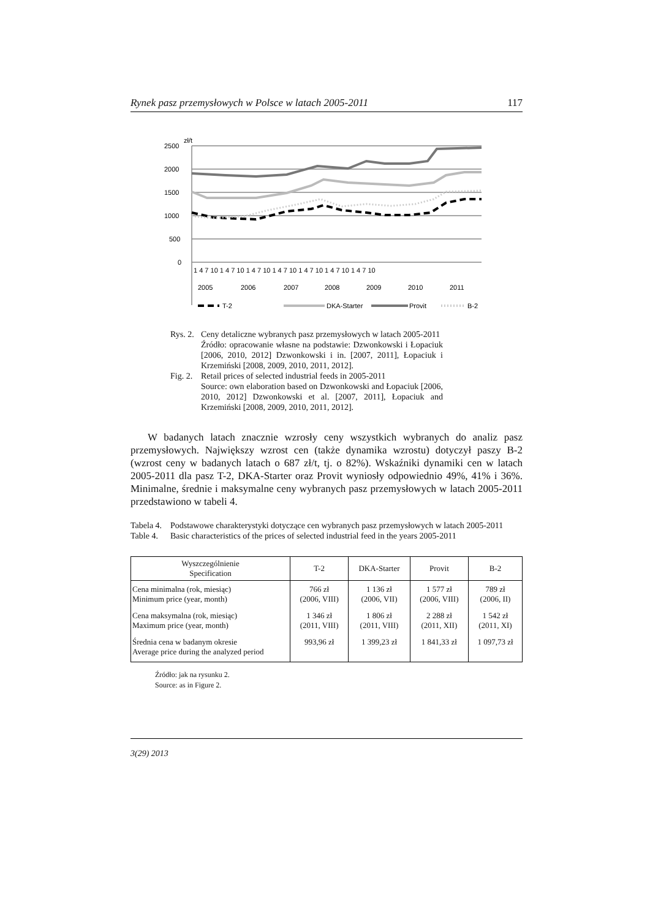Rynek pasz przemysłowych w Polsce w latach 2005-2011 117
zł/t
2500
2000
1500
1000
500
0
1 4 7 10 1 4 7 10 1 4 7 10 1 4 7 10 1 4 7 10 1 4 7 10 1 4 7 10
2005
2006
2007
2008
2009
2010
2011
T-2
DKA-Starter
Provit
B-2
Rys. 2. Ceny detaliczne wybranych pasz przemysłowych w latach 2005-2011
Źródło: opracowanie własne na podstawie: Dzwonkowski i Łopaciuk [2006, 2010, 2012] Dzwonkowski i in. [2007, 2011], Łopaciuk i Krzemiński [2008, 2009, 2010, 2011, 2012].
Fig. 2. Retail prices of selected industrial feeds in 2005-2011
Source: own elaboration based on Dzwonkowski and Łopaciuk [2006, 2010, 2012] Dzwonkowski et al. [2007, 2011], Łopaciuk and Krzemiński [2008, 2009, 2010, 2011, 2012].
W badanych latach znacznie wzrosły ceny wszystkich wybranych do analiz pasz przemysłowych. Największy wzrost cen (także dynamika wzrostu) dotyczył paszy B-2 (wzrost ceny w badanych latach o 687 zł/t, tj. o 82%). Wskaźniki dynamiki cen w latach 2005-2011 dla pasz T-2, DKA-Starter oraz Provit wyniosły odpowiednio 49%, 41% i 36%. Minimalne, średnie i maksymalne ceny wybranych pasz przemysłowych w latach 2005-2011 przedstawiono w tabeli 4.
Tabela 4. Podstawowe charakterystyki dotyczące cen wybranych pasz przemysłowych w latach 2005-2011
Table 4. Basic characteristics of the prices of selected industrial feed in the years 2005-2011
| Wyszczególnienie Specification | T-2 | DKA-Starter | Provit | B-2 |
| --- | --- | --- | --- | --- |
| Cena minimalna (rok, miesiąc) Minimum price (year, month) | 766 zł (2006, VIII) | 1 136 zł (2006, VII) | 1 577 zł (2006, VIII) | 789 zł (2006, II) |
| Cena maksymalna (rok, miesiąc) Maximum price (year, month) | 1 346 zł (2011, VIII) | 1 806 zł (2011, VIII) | 2 288 zł (2011, XII) | 1 542 zł (2011, XI) |
| Średnia cena w badanym okresie Average price during the analyzed period | 993,96 zł | 1 399,23 zł | 1 841,33 zł | 1 097,73 zł |
Źródło: jak na rysunku 2.
Source: as in Figure 2.
3(29) 2013